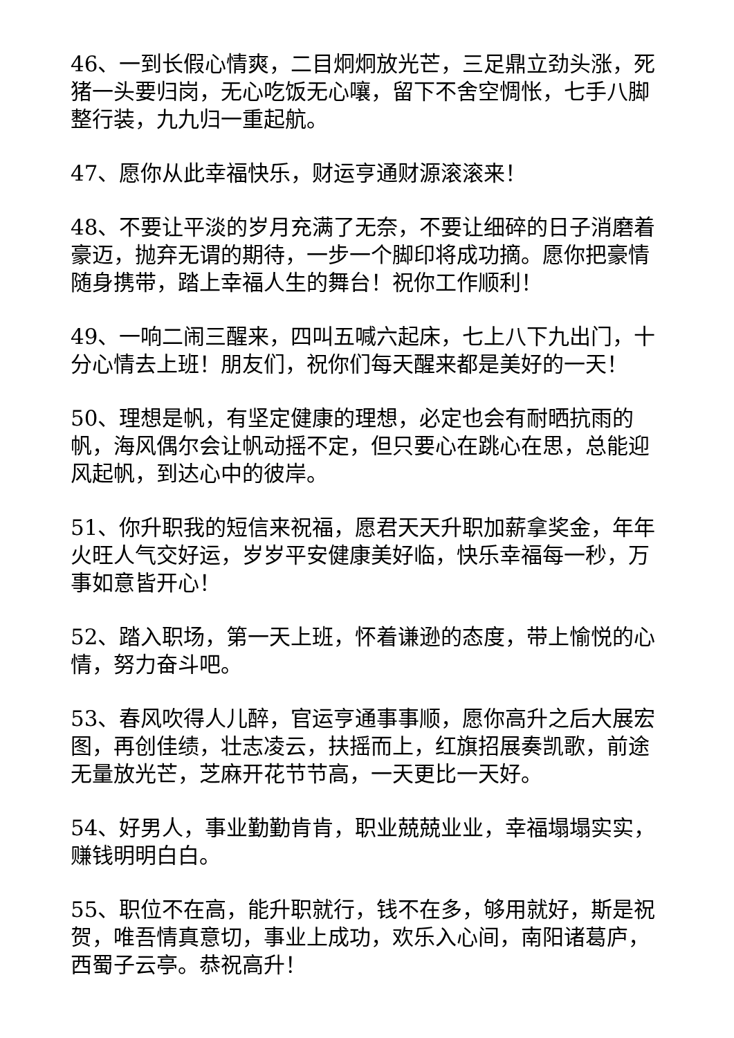46、一到长假心情爽，二目炯炯放光芒，三足鼎立劲头涨，死猪一头要归岗，无心吃饭无心嚷，留下不舍空惆怅，七手八脚整行装，九九归一重起航。
47、愿你从此幸福快乐，财运亨通财源滚滚来！
48、不要让平淡的岁月充满了无奈，不要让细碎的日子消磨着豪迈，抛弃无谓的期待，一步一个脚印将成功摘。愿你把豪情随身携带，踏上幸福人生的舞台！祝你工作顺利！
49、一响二闹三醒来，四叫五喊六起床，七上八下九出门，十分心情去上班！朋友们，祝你们每天醒来都是美好的一天！
50、理想是帆，有坚定健康的理想，必定也会有耐晒抗雨的帆，海风偶尔会让帆动摇不定，但只要心在跳心在思，总能迎风起帆，到达心中的彼岸。
51、你升职我的短信来祝福，愿君天天升职加薪拿奖金，年年火旺人气交好运，岁岁平安健康美好临，快乐幸福每一秒，万事如意皆开心！
52、踏入职场，第一天上班，怀着谦逊的态度，带上愉悦的心情，努力奋斗吧。
53、春风吹得人儿醉，官运亨通事事顺，愿你高升之后大展宏图，再创佳绩，壮志凌云，扶摇而上，红旗招展奏凯歌，前途无量放光芒，芝麻开花节节高，一天更比一天好。
54、好男人，事业勤勤肯肯，职业兢兢业业，幸福塌塌实实，赚钱明明白白。
55、职位不在高，能升职就行，钱不在多，够用就好，斯是祝贺，唯吾情真意切，事业上成功，欢乐入心间，南阳诸葛庐，西蜀子云亭。恭祝高升！